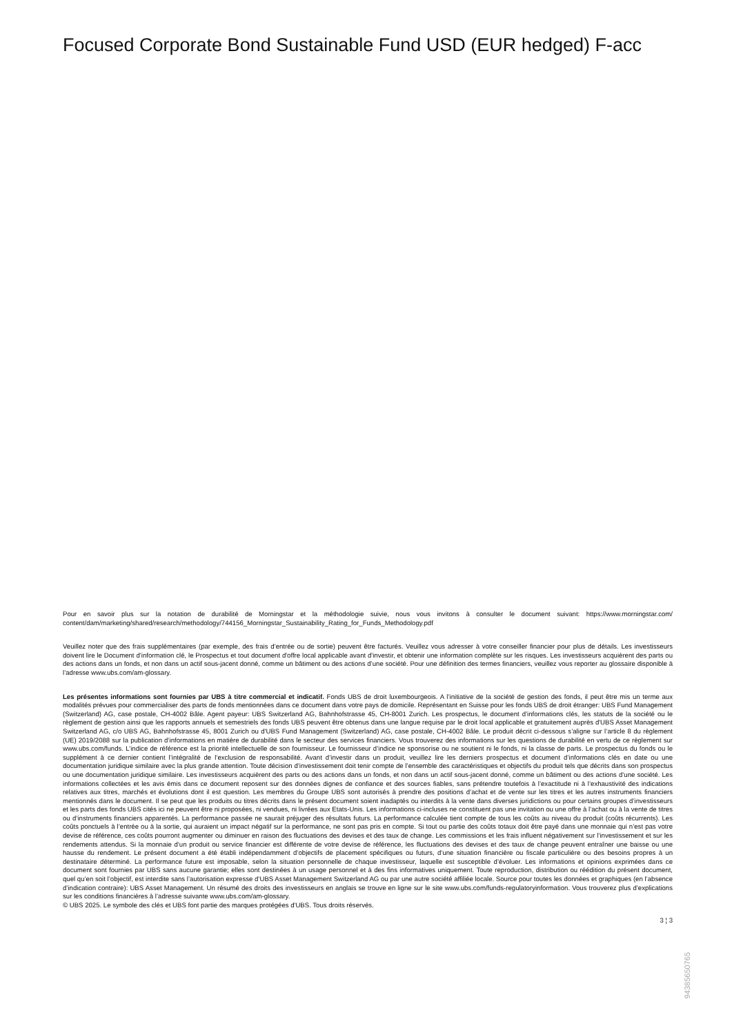Focused Corporate Bond Sustainable Fund USD (EUR hedged) F-acc
Pour en savoir plus sur la notation de durabilité de Morningstar et la méthodologie suivie, nous vous invitons à consulter le document suivant: https://www.morningstar.com/ content/dam/marketing/shared/research/methodology/744156_Morningstar_Sustainability_Rating_for_Funds_Methodology.pdf
Veuillez noter que des frais supplémentaires (par exemple, des frais d’entrée ou de sortie) peuvent être facturés. Veuillez vous adresser à votre conseiller financier pour plus de détails. Les investisseurs doivent lire le Document d’information clé, le Prospectus et tout document d'offre local applicable avant d'investir, et obtenir une information complète sur les risques. Les investisseurs acquièrent des parts ou des actions dans un fonds, et non dans un actif sous-jacent donné, comme un bâtiment ou des actions d’une société. Pour une définition des termes financiers, veuillez vous reporter au glossaire disponible à l’adresse www.ubs.com/am-glossary.
Les présentes informations sont fournies par UBS à titre commercial et indicatif. Fonds UBS de droit luxembourgeois. A l’initiative de la société de gestion des fonds, il peut être mis un terme aux modalités prévues pour commercialiser des parts de fonds mentionnées dans ce document dans votre pays de domicile. Représentant en Suisse pour les fonds UBS de droit étranger: UBS Fund Management (Switzerland) AG, case postale, CH-4002 Bâle. Agent payeur: UBS Switzerland AG, Bahnhofstrasse 45, CH-8001 Zurich. Les prospectus, le document d’informations clés, les statuts de la société ou le règlement de gestion ainsi que les rapports annuels et semestriels des fonds UBS peuvent être obtenus dans une langue requise par le droit local applicable et gratuitement auprès d'UBS Asset Management Switzerland AG, c/o UBS AG, Bahnhofstrasse 45, 8001 Zurich ou d'UBS Fund Management (Switzerland) AG, case postale, CH-4002 Bâle. Le produit décrit ci-dessous s’aligne sur l’article 8 du règlement (UE) 2019/2088 sur la publication d’informations en matière de durabilité dans le secteur des services financiers. Vous trouverez des informations sur les questions de durabilité en vertu de ce règlement sur www.ubs.com/funds. L’indice de référence est la priorité intellectuelle de son fournisseur. Le fournisseur d’indice ne sponsorise ou ne soutient ni le fonds, ni la classe de parts. Le prospectus du fonds ou le supplément à ce dernier contient l’intégralité de l’exclusion de responsabilité. Avant d’investir dans un produit, veuillez lire les derniers prospectus et document d’informations clés en date ou une documentation juridique similaire avec la plus grande attention. Toute décision d’investissement doit tenir compte de l’ensemble des caractéristiques et objectifs du produit tels que décrits dans son prospectus ou une documentation juridique similaire. Les investisseurs acquièrent des parts ou des actions dans un fonds, et non dans un actif sous-jacent donné, comme un bâtiment ou des actions d’une société. Les informations collectées et les avis émis dans ce document reposent sur des données dignes de confiance et des sources fiables, sans prétendre toutefois à l’exactitude ni à l’exhaustivité des indications relatives aux titres, marchés et évolutions dont il est question. Les membres du Groupe UBS sont autorisés à prendre des positions d’achat et de vente sur les titres et les autres instruments financiers mentionnés dans le document. Il se peut que les produits ou titres décrits dans le présent document soient inadaptés ou interdits à la vente dans diverses juridictions ou pour certains groupes d’investisseurs et les parts des fonds UBS cités ici ne peuvent être ni proposées, ni vendues, ni livrées aux Etats-Unis. Les informations ci-incluses ne constituent pas une invitation ou une offre à l’achat ou à la vente de titres ou d’instruments financiers apparentés. La performance passée ne saurait préjuger des résultats futurs. La performance calculée tient compte de tous les coûts au niveau du produit (coûts récurrents). Les coûts ponctuels à l’entrée ou à la sortie, qui auraient un impact négatif sur la performance, ne sont pas pris en compte. Si tout ou partie des coûts totaux doit être payé dans une monnaie qui n’est pas votre devise de référence, ces coûts pourront augmenter ou diminuer en raison des fluctuations des devises et des taux de change. Les commissions et les frais influent négativement sur l’investissement et sur les rendements attendus. Si la monnaie d’un produit ou service financier est différente de votre devise de référence, les fluctuations des devises et des taux de change peuvent entraîner une baisse ou une hausse du rendement. Le présent document a été établi indépendamment d’objectifs de placement spécifiques ou futurs, d’une situation financière ou fiscale particulière ou des besoins propres à un destinataire déterminé. La performance future est imposable, selon la situation personnelle de chaque investisseur, laquelle est susceptible d’évoluer. Les informations et opinions exprimées dans ce document sont fournies par UBS sans aucune garantie; elles sont destinées à un usage personnel et à des fins informatives uniquement. Toute reproduction, distribution ou réédition du présent document, quel qu’en soit l’objectif, est interdite sans l’autorisation expresse d’UBS Asset Management Switzerland AG ou par une autre société affiliée locale. Source pour toutes les données et graphiques (en l’absence d’indication contraire): UBS Asset Management. Un résumé des droits des investisseurs en anglais se trouve en ligne sur le site www.ubs.com/funds-regulatoryinformation. Vous trouverez plus d’explications sur les conditions financières à l’adresse suivante www.ubs.com/am-glossary.
© UBS 2025. Le symbole des clés et UBS font partie des marques protégées d'UBS. Tous droits réservés.
3 ¦ 3
94385650765